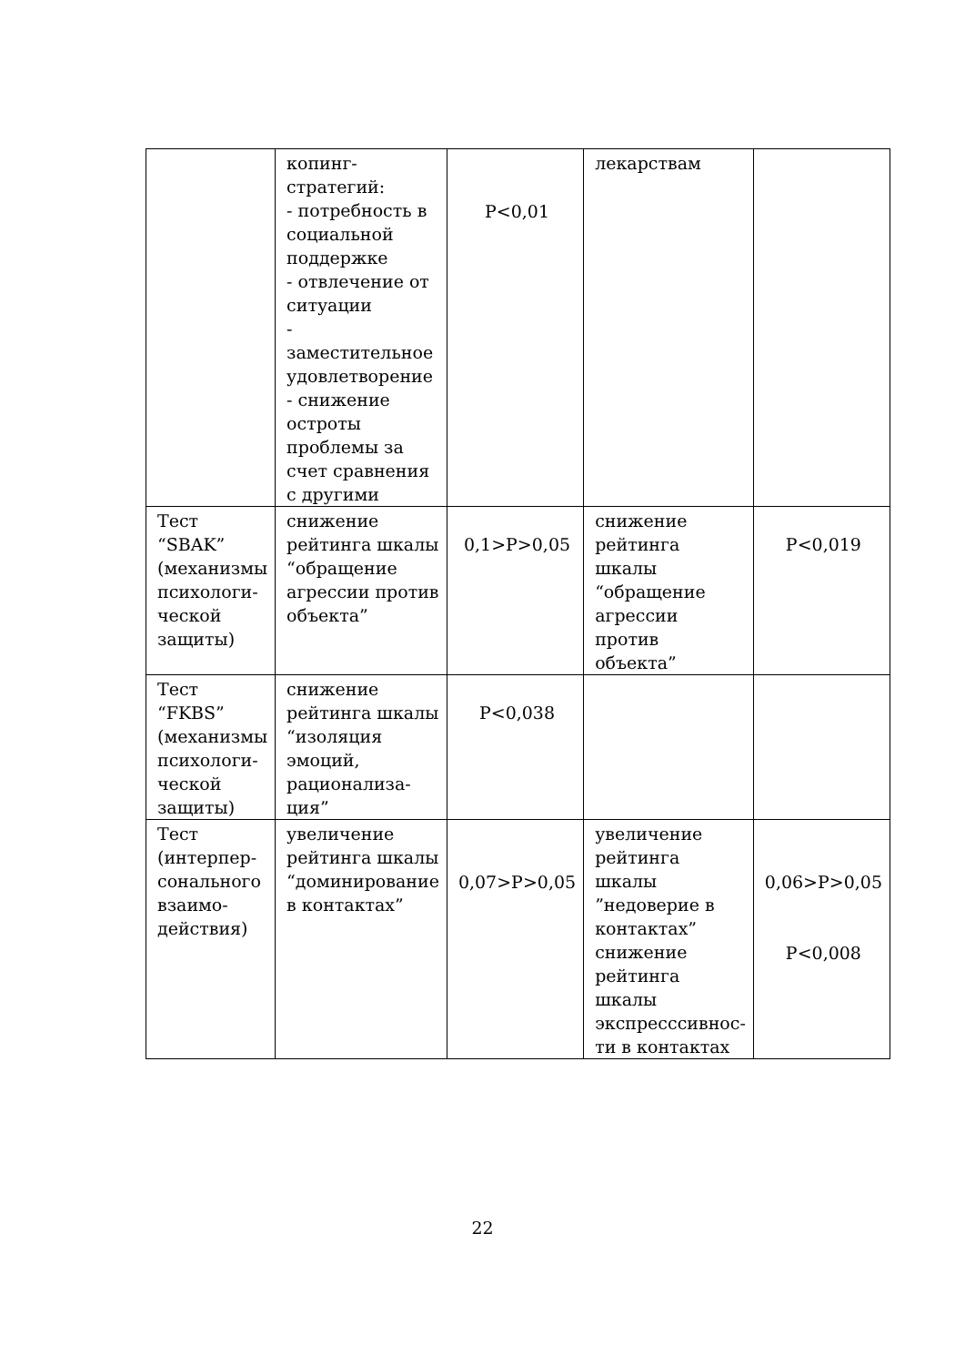| | копинг- стратегий: - потребность в социальной поддержке - отвлечение от ситуации - заместительное удовлетворение - снижение остроты проблемы за счет сравнения с другими | P<0,01 | лекарствам | |
| Тест “SBAK” (механизмы психологи-ческой защиты) | снижение рейтинга шкалы “обращение агрессии против объекта” | 0,1>P>0,05 | снижение рейтинга шкалы “обращение агрессии против объекта” | P<0,019 |
| Тест “FKBS” (механизмы психологи-ческой защиты) | снижение рейтинга шкалы “изоляция эмоций, рационализа-ция” | P<0,038 | | |
| Тест (интерпер-сонального взаимо-действия) | увеличение рейтинга шкалы “доминирование в контактах” | 0,07>P>0,05 | увеличение рейтинга шкалы ”недоверие в контактах” снижение рейтинга шкалы экспресссивнос-ти в контактах | 0,06>P>0,05 P<0,008 |
22